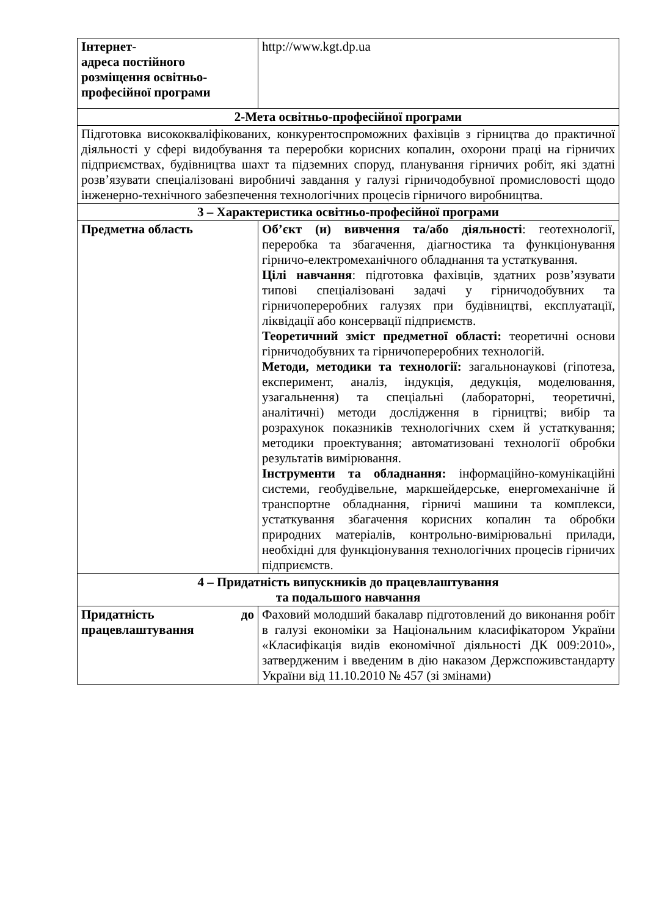| Інтернет- адреса постійного розміщення освітньо-професійної програми | http://www.kgt.dp.ua |
| 2-Мета освітньо-професійної програми | |
| Підготовка висококваліфікованих, конкурентоспроможних фахівців з гірництва до практичної діяльності у сфері видобування та переробки корисних копалин, охорони праці на гірничих підприємствах, будівництва шахт та підземних споруд, планування гірничих робіт, які здатні розв’язувати спеціалізовані виробничі завдання у галузі гірничодобувної промисловості щодо інженерно-технічного забезпечення технологічних процесів гірничого виробництва. | |
| 3 – Характеристика освітньо-професійної програми | |
| Предметна область | Об’єкт (и) вивчення та/або діяльності : геотехнології, переробка та збагачення, діагностика та функціонування гірничо-електромеханічного обладнання та устаткування. Цілі навчання : підготовка фахівців, здатних розв’язувати типові спеціалізовані задачі у гірничодобувних та гірничопереробних галузях при будівництві, експлуатації, ліквідації або консервації підприємств. Теоретичний зміст предметної області: теоретичні основи гірничодобувних та гірничопереробних технологій. Методи, методики та технології: загальнонаукові (гіпотеза, експеримент, аналіз, індукція, дедукція, моделювання, узагальнення) та спеціальні (лабораторні, теоретичні, аналітичні) методи дослідження в гірництві; вибір та розрахунок показників технологічних схем й устаткування; методики проектування; автоматизовані технології обробки результатів вимірювання. Інструменти та обладнання: інформаційно-комунікаційні системи, геобудівельне, маркшейдерське, енергомеханічне й транспортне обладнання, гірничі машини та комплекси, устаткування збагачення корисних копалин та обробки природних матеріалів, контрольно-вимірювальні прилади, необхідні для функціонування технологічних процесів гірничих підприємств. |
| 4 – Придатність випускників до працевлаштування та подальшого навчання | |
| Придатність до працевлаштування | Фаховий молодший бакалавр підготовлений до виконання робіт в галузі економіки за Національним класифікатором України «Класифікація видів економічної діяльності ДК 009:2010», затвердженим і введеним в дію наказом Держспоживстандарту України від 11.10.2010 № 457 (зі змінами) |